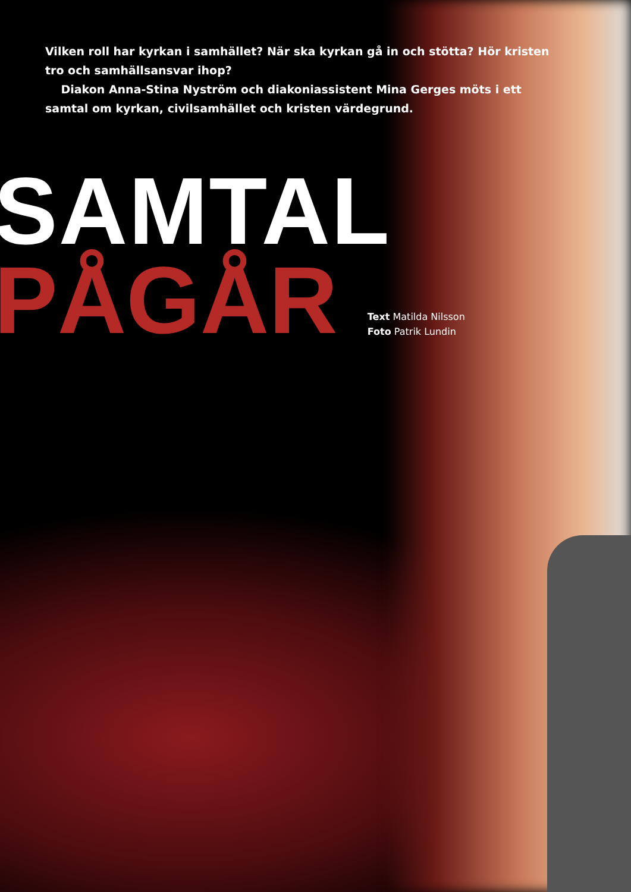Vilken roll har kyrkan i samhället? När ska kyrkan gå in och stötta? Hör kristen tro och samhällsansvar ihop?
Diakon Anna-Stina Nyström och diakoniassistent Mina Gerges möts i ett samtal om kyrkan, civilsamhället och kristen värdegrund.
SAMTAL
PÅGÅR
Text Matilda Nilsson
Foto Patrik Lundin